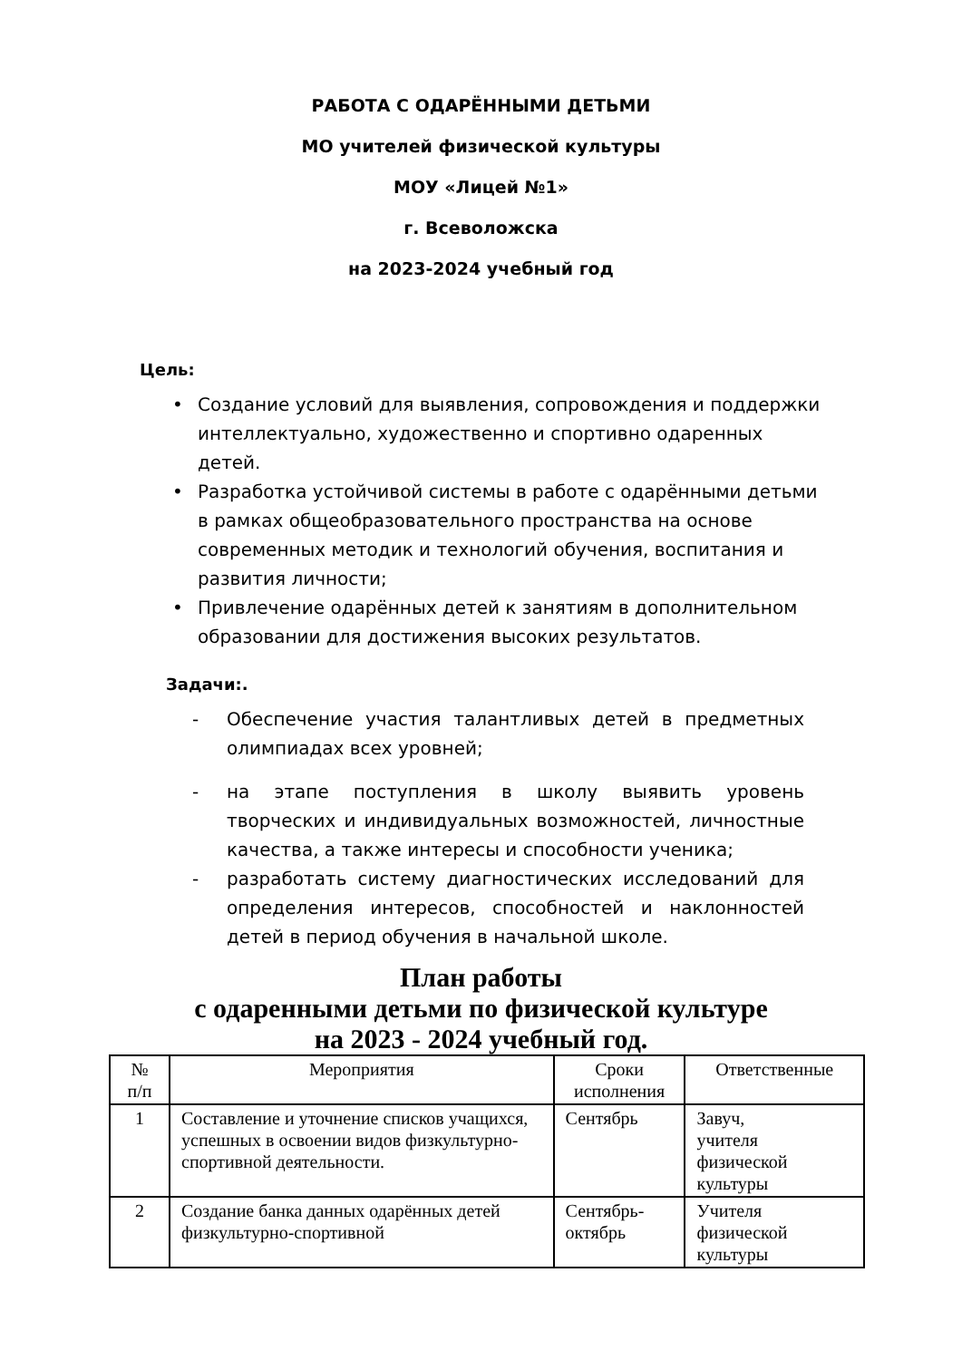РАБОТА С ОДАРЁННЫМИ ДЕТЬМИ
МО учителей физической культуры
МОУ «Лицей №1»
г. Всеволожска
на 2023-2024 учебный год
Цель:
• Создание условий для выявления, сопровождения и поддержки интеллектуально, художественно и спортивно одаренных детей.
• Разработка устойчивой системы в работе с одарёнными детьми в рамках общеобразовательного пространства на основе современных методик и технологий обучения, воспитания и развития личности;
• Привлечение одарённых детей к занятиям в дополнительном образовании для достижения высоких результатов.
Задачи:.
- Обеспечение участия талантливых детей в предметных олимпиадах всех уровней;
- на этапе поступления в школу выявить уровень творческих и индивидуальных возможностей, личностные качества, а также интересы и способности ученика;
- разработать систему диагностических исследований для определения интересов, способностей и наклонностей детей в период обучения в начальной школе.
План работы
с одаренными детьми по физической культуре
на 2023 - 2024 учебный год.
| № п/п | Мероприятия | Сроки исполнения | Ответственные |
| --- | --- | --- | --- |
| 1 | Составление и уточнение списков учащихся, успешных в освоении видов физкультурно-спортивной деятельности. | Сентябрь | Завуч, учителя физической культуры |
| 2 | Создание банка данных одарённых детей физкультурно-спортивной | Сентябрь-октябрь | Учителя физической культуры |